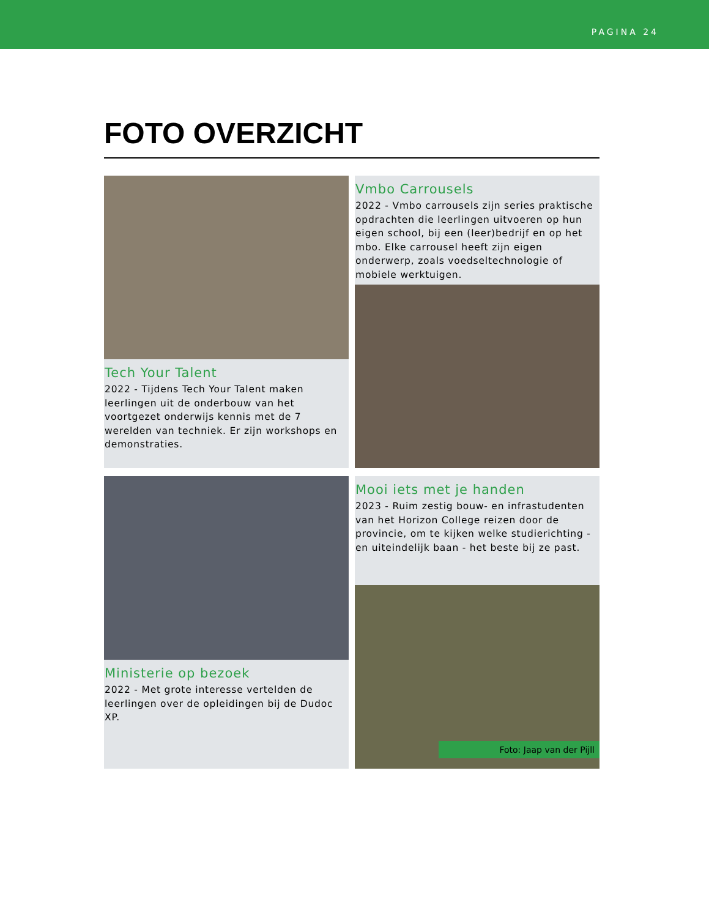PAGINA 24
FOTO OVERZICHT
Tech Your Talent
2022 - Tijdens Tech Your Talent maken leerlingen uit de onderbouw van het voortgezet onderwijs kennis met de 7 werelden van techniek. Er zijn workshops en demonstraties.
Vmbo Carrousels
2022 - Vmbo carrousels zijn series praktische opdrachten die leerlingen uitvoeren op hun eigen school, bij een (leer)bedrijf en op het mbo. Elke carrousel heeft zijn eigen onderwerp, zoals voedseltechnologie of mobiele werktuigen.
Ministerie op bezoek
2022 - Met grote interesse vertelden de leerlingen over de opleidingen bij de Dudoc XP.
Mooi iets met je handen
2023 - Ruim zestig bouw- en infrastudenten van het Horizon College reizen door de provincie, om te kijken welke studierichting - en uiteindelijk baan - het beste bij ze past.
Foto: Jaap van der Pijll